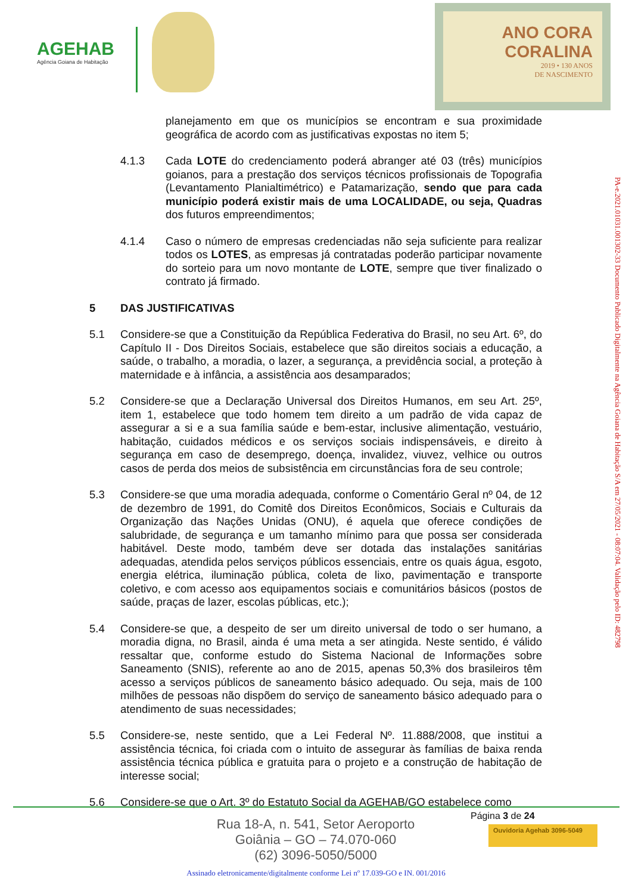AGEHAB
Agência Goiana de Habitação
ANO CORA
CORALINA
2019 • 130 ANOS
DE NASCIMENTO
planejamento em que os municípios se encontram e sua proximidade geográfica de acordo com as justificativas expostas no item 5;
4.1.3 Cada LOTE do credenciamento poderá abranger até 03 (três) municípios goianos, para a prestação dos serviços técnicos profissionais de Topografia (Levantamento Planialtimétrico) e Patamarização, sendo que para cada município poderá existir mais de uma LOCALIDADE, ou seja, Quadras dos futuros empreendimentos;
4.1.4 Caso o número de empresas credenciadas não seja suficiente para realizar todos os LOTES, as empresas já contratadas poderão participar novamente do sorteio para um novo montante de LOTE, sempre que tiver finalizado o contrato já firmado.
5 DAS JUSTIFICATIVAS
5.1 Considere-se que a Constituição da República Federativa do Brasil, no seu Art. 6º, do Capítulo II - Dos Direitos Sociais, estabelece que são direitos sociais a educação, a saúde, o trabalho, a moradia, o lazer, a segurança, a previdência social, a proteção à maternidade e à infância, a assistência aos desamparados;
5.2 Considere-se que a Declaração Universal dos Direitos Humanos, em seu Art. 25º, item 1, estabelece que todo homem tem direito a um padrão de vida capaz de assegurar a si e a sua família saúde e bem-estar, inclusive alimentação, vestuário, habitação, cuidados médicos e os serviços sociais indispensáveis, e direito à segurança em caso de desemprego, doença, invalidez, viuvez, velhice ou outros casos de perda dos meios de subsistência em circunstâncias fora de seu controle;
5.3 Considere-se que uma moradia adequada, conforme o Comentário Geral nº 04, de 12 de dezembro de 1991, do Comitê dos Direitos Econômicos, Sociais e Culturais da Organização das Nações Unidas (ONU), é aquela que oferece condições de salubridade, de segurança e um tamanho mínimo para que possa ser considerada habitável. Deste modo, também deve ser dotada das instalações sanitárias adequadas, atendida pelos serviços públicos essenciais, entre os quais água, esgoto, energia elétrica, iluminação pública, coleta de lixo, pavimentação e transporte coletivo, e com acesso aos equipamentos sociais e comunitários básicos (postos de saúde, praças de lazer, escolas públicas, etc.);
5.4 Considere-se que, a despeito de ser um direito universal de todo o ser humano, a moradia digna, no Brasil, ainda é uma meta a ser atingida. Neste sentido, é válido ressaltar que, conforme estudo do Sistema Nacional de Informações sobre Saneamento (SNIS), referente ao ano de 2015, apenas 50,3% dos brasileiros têm acesso a serviços públicos de saneamento básico adequado. Ou seja, mais de 100 milhões de pessoas não dispõem do serviço de saneamento básico adequado para o atendimento de suas necessidades;
5.5 Considere-se, neste sentido, que a Lei Federal Nº. 11.888/2008, que institui a assistência técnica, foi criada com o intuito de assegurar às famílias de baixa renda assistência técnica pública e gratuita para o projeto e a construção de habitação de interesse social;
5.6 Considere-se que o Art. 3º do Estatuto Social da AGEHAB/GO estabelece como
PA-e.2021.01031.001302-33 Documento Publicado Digitalmente na Agência Goiana de Habitação S/A em 27/05/2021 - 08:07:04. Validação pelo ID: 482798
Página 3 de 24
Rua 18-A, n. 541, Setor Aeroporto
Goiânia – GO – 74.070-060
(62) 3096-5050/5000
Ouvidoria Agehab 3096-5049
Assinado eletronicamente/digitalmente conforme Lei nº 17.039-GO e IN. 001/2016